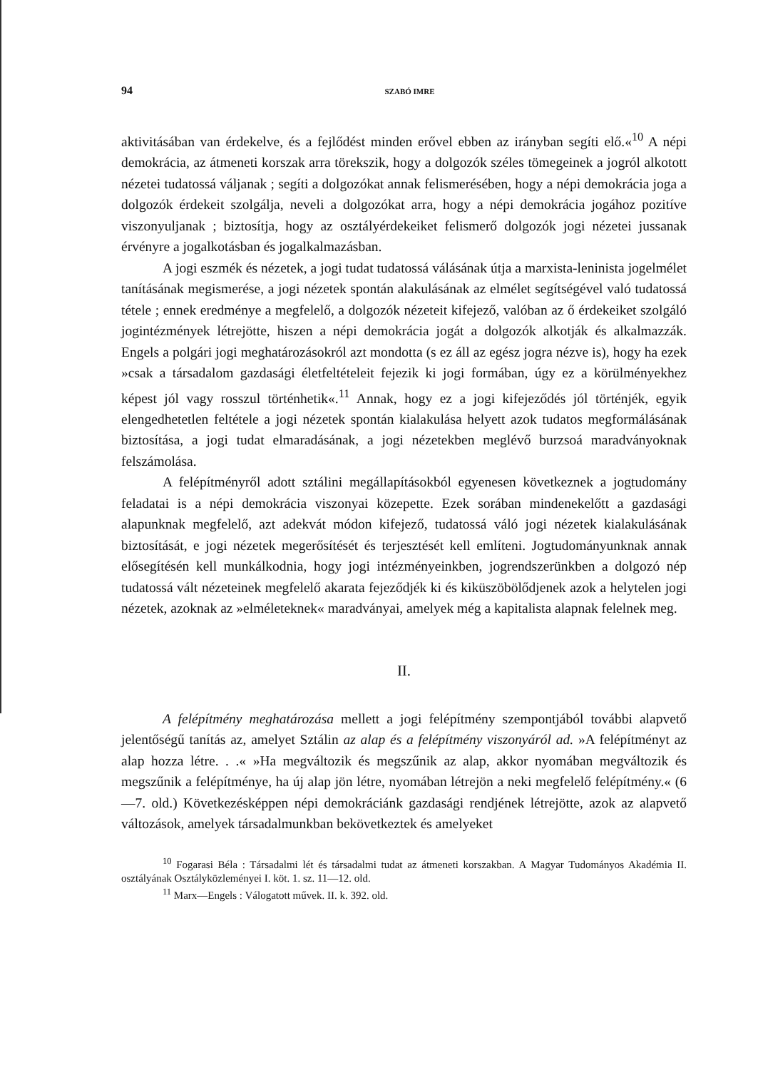94 SZABÓ IMRE
aktivitásában van érdekelve, és a fejlődést minden erővel ebben az irányban segíti elő.«<sup>10</sup> A népi demokrácia, az átmeneti korszak arra törekszik, hogy a dolgozók széles tömegeinek a jogról alkotott nézetei tudatossá váljanak ; segíti a dolgozókat annak felismerésében, hogy a népi demokrácia joga a dolgozók érdekeit szolgálja, neveli a dolgozókat arra, hogy a népi demokrácia jogához pozitíve viszonyuljanak ; biztosítja, hogy az osztályérdekeiket felismerő dolgozók jogi nézetei jussanak érvényre a jogalkotásban és jogalkalmazásban.
A jogi eszmék és nézetek, a jogi tudat tudatossá válásának útja a marxista-leninista jogelmélet tanításának megismerése, a jogi nézetek spontán alakulásának az elmélet segítségével való tudatossá tétele ; ennek eredménye a megfelelő, a dolgozók nézeteit kifejező, valóban az ő érdekeiket szolgáló jogintézmények létrejötte, hiszen a népi demokrácia jogát a dolgozók alkotják és alkalmazzák. Engels a polgári jogi meghatározásokról azt mondotta (s ez áll az egész jogra nézve is), hogy ha ezek »csak a társadalom gazdasági életfeltételeit fejezik ki jogi formában, úgy ez a körülményekhez képest jól vagy rosszul történhetik«.<sup>11</sup> Annak, hogy ez a jogi kifejeződés jól történjék, egyik elengedhetetlen feltétele a jogi nézetek spontán kialakulása helyett azok tudatos megformálásának biztosítása, a jogi tudat elmaradásának, a jogi nézetekben meglévő burzsoá maradványoknak felszámolása.
A felépítményről adott sztálini megállapításokból egyenesen következnek a jogtudomány feladatai is a népi demokrácia viszonyai közepette. Ezek sorában mindenekelőtt a gazdasági alapunknak megfelelő, azt adekvát módon kifejező, tudatossá váló jogi nézetek kialakulásának biztosítását, e jogi nézetek megerősítését és terjesztését kell említeni. Jogtudományunknak annak elősegítésén kell munkálkodnia, hogy jogi intézményeinkben, jogrendszerünkben a dolgozó nép tudatossá vált nézeteinek megfelelő akarata fejeződjék ki és kiküszöbölődjenek azok a helytelen jogi nézetek, azoknak az »elméleteknek« maradványai, amelyek még a kapitalista alapnak felelnek meg.
II.
A felépítmény meghatározása mellett a jogi felépítmény szempontjából további alapvető jelentőségű tanítás az, amelyet Sztálin az alap és a felépítmény viszonyáról ad. »A felépítményt az alap hozza létre. . .« »Ha megváltozik és megszűnik az alap, akkor nyomában megváltozik és megszűnik a felépítménye, ha új alap jön létre, nyomában létrejön a neki megfelelő felépítmény.« (6—7. old.) Következésképpen népi demokráciánk gazdasági rendjének létrejötte, azok az alapvető változások, amelyek társadalmunkban bekövetkeztek és amelyeket
<sup>10</sup> Fogarasi Béla : Társadalmi lét és társadalmi tudat az átmeneti korszakban. A Magyar Tudományos Akadémia II. osztályának Osztályközleményei I. köt. 1. sz. 11—12. old.
<sup>11</sup> Marx—Engels : Válogatott művek. II. k. 392. old.